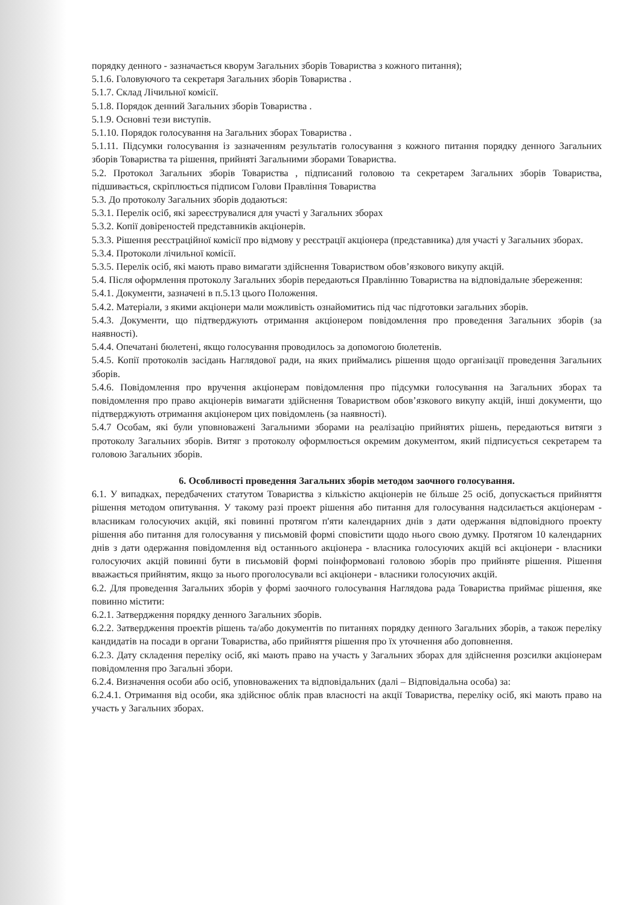порядку денного - зазначається кворум Загальних зборів Товариства з кожного питання);
5.1.6. Головуючого та секретаря Загальних зборів Товариства .
5.1.7. Склад Лічильної комісії.
5.1.8. Порядок денний Загальних зборів Товариства .
5.1.9. Основні тези виступів.
5.1.10. Порядок голосування на Загальних зборах Товариства .
5.1.11. Підсумки голосування із зазначенням результатів голосування з кожного питання порядку денного Загальних зборів Товариства та рішення, прийняті Загальними зборами Товариства.
5.2. Протокол Загальних зборів Товариства , підписаний головою та секретарем Загальних зборів Товариства, підшивається, скріплюється підписом Голови Правління Товариства
5.3. До протоколу Загальних зборів додаються:
5.3.1. Перелік осіб, які зареєструвалися для участі у Загальних зборах
5.3.2. Копії довіреностей представників акціонерів.
5.3.3. Рішення реєстраційної комісії про відмову у реєстрації акціонера (представника) для участі у Загальних зборах.
5.3.4. Протоколи лічильної комісії.
5.3.5. Перелік осіб, які мають право вимагати здійснення Товариством обов’язкового викупу акцій.
5.4. Після оформлення протоколу Загальних зборів передаються Правлінню Товариства на відповідальне збереження:
5.4.1. Документи, зазначені в п.5.13 цього Положення.
5.4.2. Матеріали, з якими акціонери мали можливість ознайомитись під час підготовки загальних зборів.
5.4.3. Документи, що підтверджують отримання акціонером повідомлення про проведення Загальних зборів (за наявності).
5.4.4. Опечатані бюлетені, якщо голосування проводилось за допомогою бюлетенів.
5.4.5. Копії протоколів засідань Наглядової ради, на яких приймались рішення щодо організації проведення Загальних зборів.
5.4.6. Повідомлення про вручення акціонерам повідомлення про підсумки голосування на Загальних зборах та повідомлення про право акціонерів вимагати здійснення Товариством обов’язкового викупу акцій, інші документи, що підтверджують отримання акціонером цих повідомлень (за наявності).
5.4.7 Особам, які були уповноважені Загальними зборами на реалізацію прийнятих рішень, передаються витяги з протоколу Загальних зборів. Витяг з протоколу оформлюється окремим документом, який підписується секретарем та головою Загальних зборів.
6. Особливості проведення Загальних зборів методом заочного голосування.
6.1. У випадках, передбачених статутом Товариства з кількістю акціонерів не більше 25 осіб, допускається прийняття рішення методом опитування. У такому разі проект рішення або питання для голосування надсилається акціонерам - власникам голосуючих акцій, які повинні протягом п'яти календарних днів з дати одержання відповідного проекту рішення або питання для голосування у письмовій формі сповістити щодо нього свою думку. Протягом 10 календарних днів з дати одержання повідомлення від останнього акціонера - власника голосуючих акцій всі акціонери - власники голосуючих акцій повинні бути в письмовій формі поінформовані головою зборів про прийняте рішення. Рішення вважається прийнятим, якщо за нього проголосували всі акціонери - власники голосуючих акцій.
6.2. Для проведення Загальних зборів у формі заочного голосування Наглядова рада Товариства приймає рішення, яке повинно містити:
6.2.1. Затвердження порядку денного Загальних зборів.
6.2.2. Затвердження проектів рішень та/або документів по питаннях порядку денного Загальних зборів, а також переліку кандидатів на посади в органи Товариства, або прийняття рішення про їх уточнення або доповнення.
6.2.3. Дату складення переліку осіб, які мають право на участь у Загальних зборах для здійснення розсилки акціонерам повідомлення про Загальні збори.
6.2.4. Визначення особи або осіб, уповноважених та відповідальних (далі – Відповідальна особа) за:
6.2.4.1. Отримання від особи, яка здійснює облік прав власності на акції Товариства, переліку осіб, які мають право на участь у Загальних зборах.